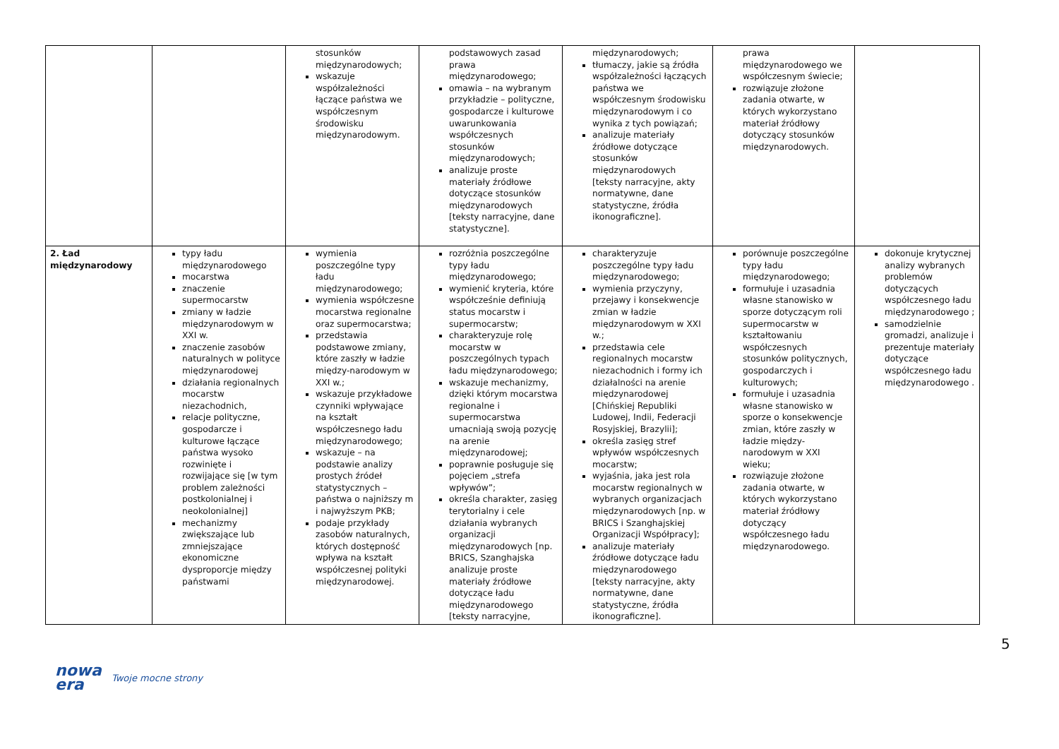| | | stosunków międzynarodowych; wskazuje współzależności łączące państwa we współczesnym środowisku międzynarodowym. | podstawowych zasad prawa międzynarodowego; omawia – na wybranym przykładzie – polityczne, gospodarcze i kulturowe uwarunkowania współczesnych stosunków międzynarodowych; analizuje proste materiały źródłowe dotyczące stosunków międzynarodowych [teksty narracyjne, dane statystyczne]. | międzynarodowych; tłumaczy, jakie są źródła współzależności łączących państwa we współczesnym środowisku międzynarodowym i co wynika z tych powiązań; analizuje materiały źródłowe dotyczące stosunków międzynarodowych [teksty narracyjne, akty normatywne, dane statystyczne, źródła ikonograficzne]. | prawa międzynarodowego we współczesnym świecie; rozwiązuje złożone zadania otwarte, w których wykorzystano materiał źródłowy dotyczący stosunków międzynarodowych. | |
| 2. Ład międzynarodowy | typy ładu międzynarodowego mocarstwa znaczenie supermocarstw zmiany w ładzie międzynarodowym w XXI w. znaczenie zasobów naturalnych w polityce międzynarodowej działania regionalnych mocarstw niezachodnich, relacje polityczne, gospodarcze i kulturowe łączące państwa wysoko rozwinięte i rozwijające się [w tym problem zależności postkolonialnej i neokolonialnej] mechanizmy zwiększające lub zmniejszające ekonomiczne dysproporcje między państwami | wymienia poszczególne typy ładu międzynarodowego; wymienia współczesne mocarstwa regionalne oraz supermocarstwa; przedstawia podstawowe zmiany, które zaszły w ładzie między-narodowym w XXI w.; wskazuje przykładowe czynniki wpływające na kształt współczesnego ładu międzynarodowego; wskazuje – na podstawie analizy prostych źródeł statystycznych – państwa o najniższy m i najwyższym PKB; podaje przykłady zasobów naturalnych, których dostępność wpływa na kształt współczesnej polityki międzynarodowej. | rozróżnia poszczególne typy ładu międzynarodowego; wymienić kryteria, które współcześnie definiują status mocarstw i supermocarstw; charakteryzuje rolę mocarstw w poszczególnych typach ładu międzynarodowego; wskazuje mechanizmy, dzięki którym mocarstwa regionalne i supermocarstwa umacniają swoją pozycję na arenie międzynarodowej; poprawnie posługuje się pojęciem „strefa wpływów”; określa charakter, zasięg terytorialny i cele działania wybranych organizacji międzynarodowych [np. BRICS, Szanghajska analizuje proste materiały źródłowe dotyczące ładu międzynarodowego [teksty narracyjne, | charakteryzuje poszczególne typy ładu międzynarodowego; wymienia przyczyny, przejawy i konsekwencje zmian w ładzie międzynarodowym w XXI w.; przedstawia cele regionalnych mocarstw niezachodnich i formy ich działalności na arenie międzynarodowej [Chińskiej Republiki Ludowej, Indii, Federacji Rosyjskiej, Brazylii]; określa zasięg stref wpływów współczesnych mocarstw; wyjaśnia, jaka jest rola mocarstw regionalnych w wybranych organizacjach międzynarodowych [np. w BRICS i Szanghajskiej Organizacji Współpracy]; analizuje materiały źródłowe dotyczące ładu międzynarodowego [teksty narracyjne, akty normatywne, dane statystyczne, źródła ikonograficzne]. | porównuje poszczególne typy ładu międzynarodowego; formułuje i uzasadnia własne stanowisko w sporze dotyczącym roli supermocarstw w kształtowaniu współczesnych stosunków politycznych, gospodarczych i kulturowych; formułuje i uzasadnia własne stanowisko w sporze o konsekwencje zmian, które zaszły w ładzie między-narodowym w XXI wieku; rozwiązuje złożone zadania otwarte, w których wykorzystano materiał źródłowy dotyczący współczesnego ładu międzynarodowego. | dokonuje krytycznej analizy wybranych problemów dotyczących współczesnego ładu międzynarodowego ; samodzielnie gromadzi, analizuje i prezentuje materiały dotyczące współczesnego ładu międzynarodowego . |
5
nowa
era
Twoje mocne strony